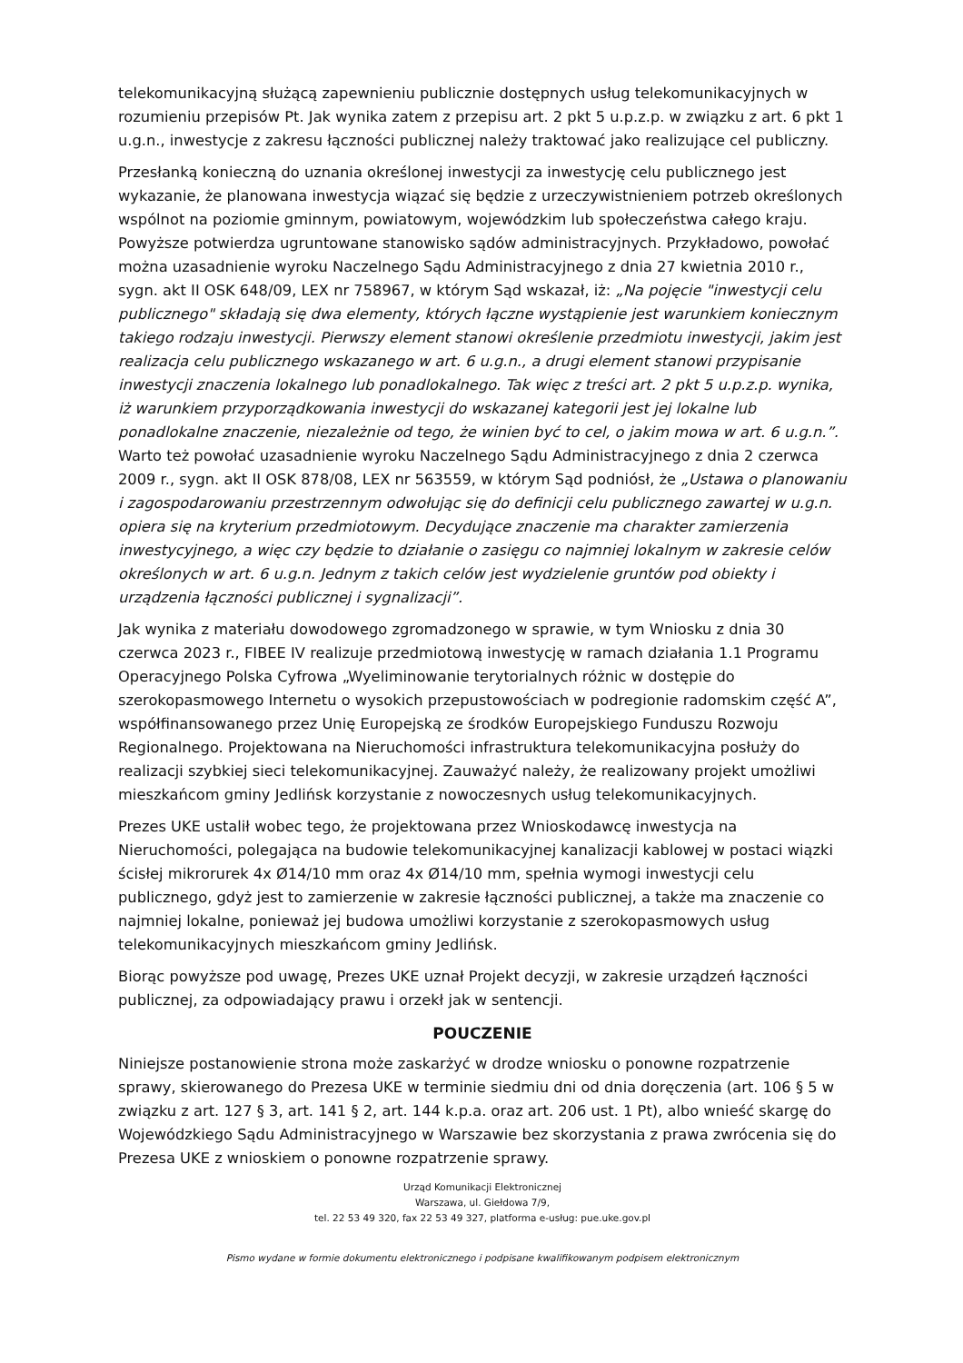telekomunikacyjną służącą zapewnieniu publicznie dostępnych usług telekomunikacyjnych w rozumieniu przepisów Pt. Jak wynika zatem z przepisu art. 2 pkt 5 u.p.z.p. w związku z art. 6 pkt 1 u.g.n., inwestycje z zakresu łączności publicznej należy traktować jako realizujące cel publiczny.
Przesłanką konieczną do uznania określonej inwestycji za inwestycję celu publicznego jest wykazanie, że planowana inwestycja wiązać się będzie z urzeczywistnieniem potrzeb określonych wspólnot na poziomie gminnym, powiatowym, wojewódzkim lub społeczeństwa całego kraju. Powyższe potwierdza ugruntowane stanowisko sądów administracyjnych. Przykładowo, powołać można uzasadnienie wyroku Naczelnego Sądu Administracyjnego z dnia 27 kwietnia 2010 r., sygn. akt II OSK 648/09, LEX nr 758967, w którym Sąd wskazał, iż: „Na pojęcie "inwestycji celu publicznego" składają się dwa elementy, których łączne wystąpienie jest warunkiem koniecznym takiego rodzaju inwestycji. Pierwszy element stanowi określenie przedmiotu inwestycji, jakim jest realizacja celu publicznego wskazanego w art. 6 u.g.n., a drugi element stanowi przypisanie inwestycji znaczenia lokalnego lub ponadlokalnego. Tak więc z treści art. 2 pkt 5 u.p.z.p. wynika, iż warunkiem przyporządkowania inwestycji do wskazanej kategorii jest jej lokalne lub ponadlokalne znaczenie, niezależnie od tego, że winien być to cel, o jakim mowa w art. 6 u.g.n.”. Warto też powołać uzasadnienie wyroku Naczelnego Sądu Administracyjnego z dnia 2 czerwca 2009 r., sygn. akt II OSK 878/08, LEX nr 563559, w którym Sąd podniósł, że „Ustawa o planowaniu i zagospodarowaniu przestrzennym odwołując się do definicji celu publicznego zawartej w u.g.n. opiera się na kryterium przedmiotowym. Decydujące znaczenie ma charakter zamierzenia inwestycyjnego, a więc czy będzie to działanie o zasięgu co najmniej lokalnym w zakresie celów określonych w art. 6 u.g.n. Jednym z takich celów jest wydzielenie gruntów pod obiekty i urządzenia łączności publicznej i sygnalizacji”.
Jak wynika z materiału dowodowego zgromadzonego w sprawie, w tym Wniosku z dnia 30 czerwca 2023 r., FIBEE IV realizuje przedmiotową inwestycję w ramach działania 1.1 Programu Operacyjnego Polska Cyfrowa „Wyeliminowanie terytorialnych różnic w dostępie do szerokopasmowego Internetu o wysokich przepustowościach w podregionie radomskim część A”, współfinansowanego przez Unię Europejską ze środków Europejskiego Funduszu Rozwoju Regionalnego. Projektowana na Nieruchomości infrastruktura telekomunikacyjna posłuży do realizacji szybkiej sieci telekomunikacyjnej. Zauważyć należy, że realizowany projekt umożliwi mieszkańcom gminy Jedlińsk korzystanie z nowoczesnych usług telekomunikacyjnych.
Prezes UKE ustalił wobec tego, że projektowana przez Wnioskodawcę inwestycja na Nieruchomości, polegająca na budowie telekomunikacyjnej kanalizacji kablowej w postaci wiązki ścisłej mikrorurek 4x Ø14/10 mm oraz 4x Ø14/10 mm, spełnia wymogi inwestycji celu publicznego, gdyż jest to zamierzenie w zakresie łączności publicznej, a także ma znaczenie co najmniej lokalne, ponieważ jej budowa umożliwi korzystanie z szerokopasmowych usług telekomunikacyjnych mieszkańcom gminy Jedlińsk.
Biorąc powyższe pod uwagę, Prezes UKE uznał Projekt decyzji, w zakresie urządzeń łączności publicznej, za odpowiadający prawu i orzekł jak w sentencji.
POUCZENIE
Niniejsze postanowienie strona może zaskarżyć w drodze wniosku o ponowne rozpatrzenie sprawy, skierowanego do Prezesa UKE w terminie siedmiu dni od dnia doręczenia (art. 106 § 5 w związku z art. 127 § 3, art. 141 § 2, art. 144 k.p.a. oraz art. 206 ust. 1 Pt), albo wnieść skargę do Wojewódzkiego Sądu Administracyjnego w Warszawie bez skorzystania z prawa zwrócenia się do Prezesa UKE z wnioskiem o ponowne rozpatrzenie sprawy.
Urząd Komunikacji Elektronicznej
Warszawa, ul. Giełdowa 7/9,
tel. 22 53 49 320, fax 22 53 49 327, platforma e-usług: pue.uke.gov.pl
Pismo wydane w formie dokumentu elektronicznego i podpisane kwalifikowanym podpisem elektronicznym